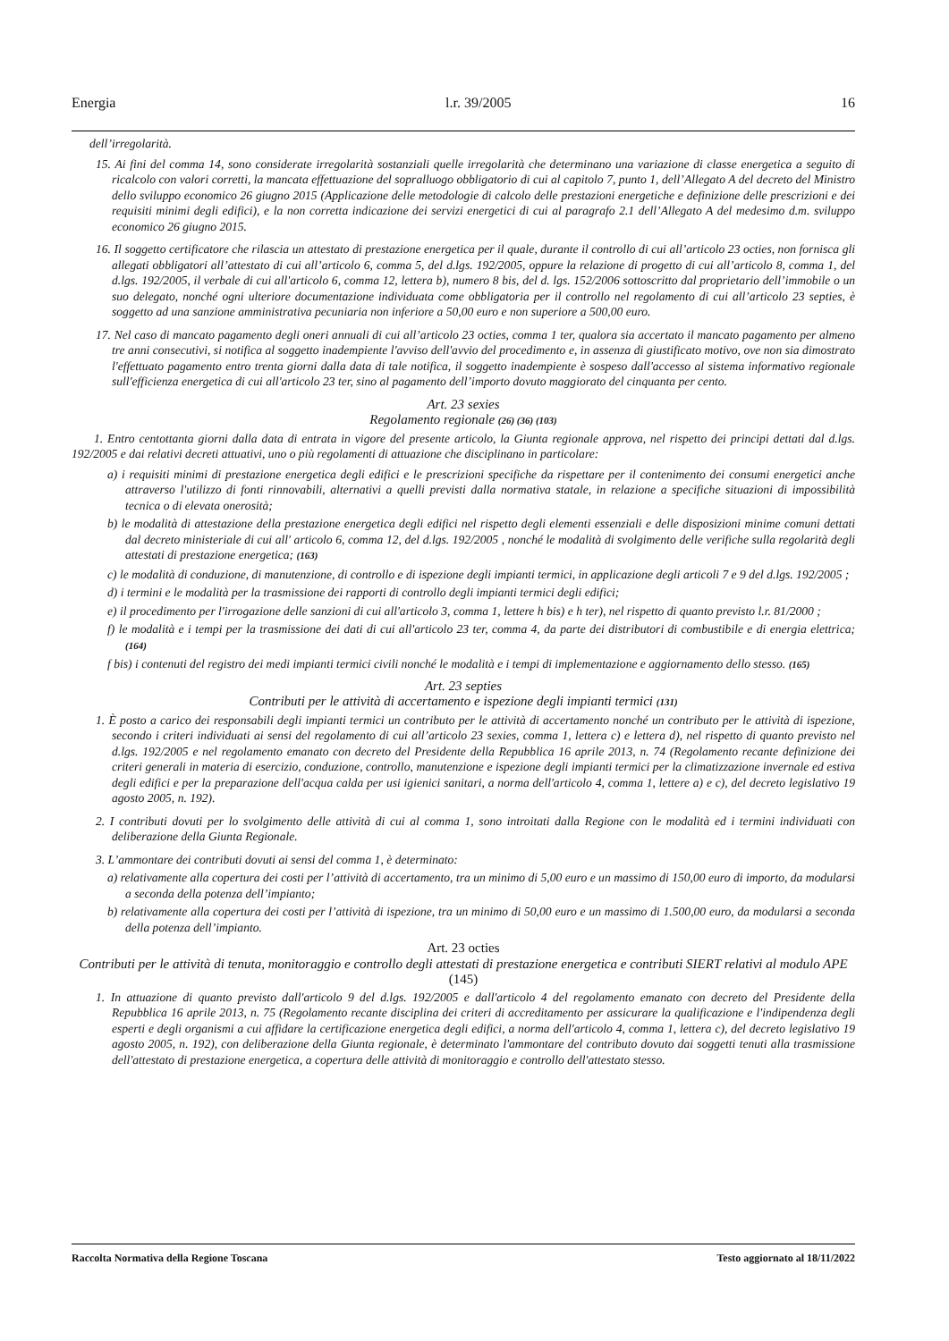Energia l.r. 39/2005 16
dell’irregolarità.
15. Ai fini del comma 14, sono considerate irregolarità sostanziali quelle irregolarità che determinano una variazione di classe energetica a seguito di ricalcolo con valori corretti, la mancata effettuazione del sopralluogo obbligatorio di cui al capitolo 7, punto 1, dell’Allegato A del decreto del Ministro dello sviluppo economico 26 giugno 2015 (Applicazione delle metodologie di calcolo delle prestazioni energetiche e definizione delle prescrizioni e dei requisiti minimi degli edifici), e la non corretta indicazione dei servizi energetici di cui al paragrafo 2.1 dell’Allegato A del medesimo d.m. sviluppo economico 26 giugno 2015.
16. Il soggetto certificatore che rilascia un attestato di prestazione energetica per il quale, durante il controllo di cui all’articolo 23 octies, non fornisca gli allegati obbligatori all’attestato di cui all’articolo 6, comma 5, del d.lgs. 192/2005, oppure la relazione di progetto di cui all’articolo 8, comma 1, del d.lgs. 192/2005, il verbale di cui all'articolo 6, comma 12, lettera b), numero 8 bis, del d. lgs. 152/2006 sottoscritto dal proprietario dell’immobile o un suo delegato, nonché ogni ulteriore documentazione individuata come obbligatoria per il controllo nel regolamento di cui all’articolo 23 septies, è soggetto ad una sanzione amministrativa pecuniaria non inferiore a 50,00 euro e non superiore a 500,00 euro.
17. Nel caso di mancato pagamento degli oneri annuali di cui all’articolo 23 octies, comma 1 ter, qualora sia accertato il mancato pagamento per almeno tre anni consecutivi, si notifica al soggetto inadempiente l'avviso dell'avvio del procedimento e, in assenza di giustificato motivo, ove non sia dimostrato l'effettuato pagamento entro trenta giorni dalla data di tale notifica, il soggetto inadempiente è sospeso dall'accesso al sistema informativo regionale sull'efficienza energetica di cui all'articolo 23 ter, sino al pagamento dell’importo dovuto maggiorato del cinquanta per cento.
Art. 23 sexies
Regolamento regionale (26) (36) (103)
1. Entro centottanta giorni dalla data di entrata in vigore del presente articolo, la Giunta regionale approva, nel rispetto dei principi dettati dal d.lgs. 192/2005 e dai relativi decreti attuativi, uno o più regolamenti di attuazione che disciplinano in particolare:
a) i requisiti minimi di prestazione energetica degli edifici e le prescrizioni specifiche da rispettare per il contenimento dei consumi energetici anche attraverso l'utilizzo di fonti rinnovabili, alternativi a quelli previsti dalla normativa statale, in relazione a specifiche situazioni di impossibilità tecnica o di elevata onerosità;
b) le modalità di attestazione della prestazione energetica degli edifici nel rispetto degli elementi essenziali e delle disposizioni minime comuni dettati dal decreto ministeriale di cui all' articolo 6, comma 12, del d.lgs. 192/2005 , nonché le modalità di svolgimento delle verifiche sulla regolarità degli attestati di prestazione energetica; (163)
c) le modalità di conduzione, di manutenzione, di controllo e di ispezione degli impianti termici, in applicazione degli articoli 7 e 9 del d.lgs. 192/2005 ;
d) i termini e le modalità per la trasmissione dei rapporti di controllo degli impianti termici degli edifici;
e) il procedimento per l'irrogazione delle sanzioni di cui all'articolo 3, comma 1, lettere h bis) e h ter), nel rispetto di quanto previsto l.r. 81/2000 ;
f) le modalità e i tempi per la trasmissione dei dati di cui all'articolo 23 ter, comma 4, da parte dei distributori di combustibile e di energia elettrica; (164)
f bis) i contenuti del registro dei medi impianti termici civili nonché le modalità e i tempi di implementazione e aggiornamento dello stesso. (165)
Art. 23 septies
Contributi per le attività di accertamento e ispezione degli impianti termici (131)
1. È posto a carico dei responsabili degli impianti termici un contributo per le attività di accertamento nonché un contributo per le attività di ispezione, secondo i criteri individuati ai sensi del regolamento di cui all’articolo 23 sexies, comma 1, lettera c) e lettera d), nel rispetto di quanto previsto nel d.lgs. 192/2005 e nel regolamento emanato con decreto del Presidente della Repubblica 16 aprile 2013, n. 74 (Regolamento recante definizione dei criteri generali in materia di esercizio, conduzione, controllo, manutenzione e ispezione degli impianti termici per la climatizzazione invernale ed estiva degli edifici e per la preparazione dell'acqua calda per usi igienici sanitari, a norma dell'articolo 4, comma 1, lettere a) e c), del decreto legislativo 19 agosto 2005, n. 192).
2. I contributi dovuti per lo svolgimento delle attività di cui al comma 1, sono introitati dalla Regione con le modalità ed i termini individuati con deliberazione della Giunta Regionale.
3. L’ammontare dei contributi dovuti ai sensi del comma 1, è determinato:
a) relativamente alla copertura dei costi per l’attività di accertamento, tra un minimo di 5,00 euro e un massimo di 150,00 euro di importo, da modularsi a seconda della potenza dell’impianto;
b) relativamente alla copertura dei costi per l’attività di ispezione, tra un minimo di 50,00 euro e un massimo di 1.500,00 euro, da modularsi a seconda della potenza dell’impianto.
Art. 23 octies
Contributi per le attività di tenuta, monitoraggio e controllo degli attestati di prestazione energetica e contributi SIERT relativi al modulo APE (145)
1. In attuazione di quanto previsto dall'articolo 9 del d.lgs. 192/2005 e dall'articolo 4 del regolamento emanato con decreto del Presidente della Repubblica 16 aprile 2013, n. 75 (Regolamento recante disciplina dei criteri di accreditamento per assicurare la qualificazione e l'indipendenza degli esperti e degli organismi a cui affidare la certificazione energetica degli edifici, a norma dell'articolo 4, comma 1, lettera c), del decreto legislativo 19 agosto 2005, n. 192), con deliberazione della Giunta regionale, è determinato l'ammontare del contributo dovuto dai soggetti tenuti alla trasmissione dell'attestato di prestazione energetica, a copertura delle attività di monitoraggio e controllo dell'attestato stesso.
Raccolta Normativa della Regione Toscana Testo aggiornato al 18/11/2022